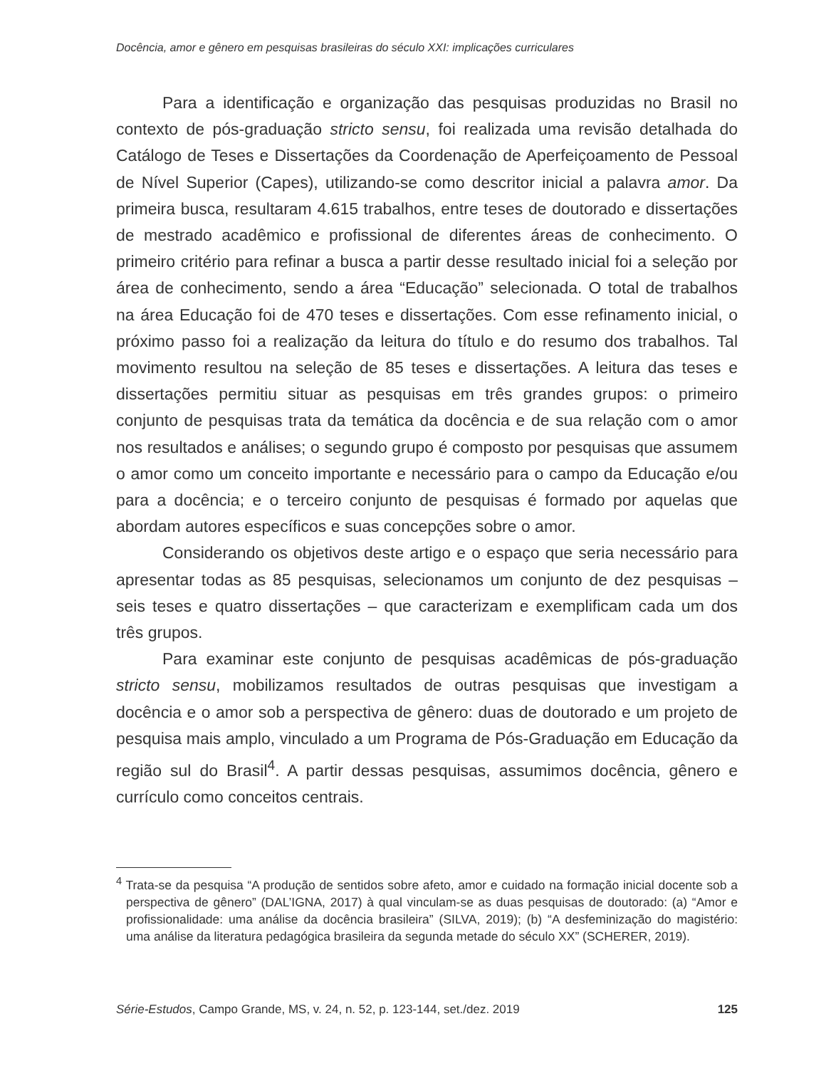Docência, amor e gênero em pesquisas brasileiras do século XXI: implicações curriculares
Para a identificação e organização das pesquisas produzidas no Brasil no contexto de pós-graduação stricto sensu, foi realizada uma revisão detalhada do Catálogo de Teses e Dissertações da Coordenação de Aperfeiçoamento de Pessoal de Nível Superior (Capes), utilizando-se como descritor inicial a palavra amor. Da primeira busca, resultaram 4.615 trabalhos, entre teses de doutorado e dissertações de mestrado acadêmico e profissional de diferentes áreas de conhecimento. O primeiro critério para refinar a busca a partir desse resultado inicial foi a seleção por área de conhecimento, sendo a área “Educação” selecionada. O total de trabalhos na área Educação foi de 470 teses e dissertações. Com esse refinamento inicial, o próximo passo foi a realização da leitura do título e do resumo dos trabalhos. Tal movimento resultou na seleção de 85 teses e dissertações. A leitura das teses e dissertações permitiu situar as pesquisas em três grandes grupos: o primeiro conjunto de pesquisas trata da temática da docência e de sua relação com o amor nos resultados e análises; o segundo grupo é composto por pesquisas que assumem o amor como um conceito importante e necessário para o campo da Educação e/ou para a docência; e o terceiro conjunto de pesquisas é formado por aquelas que abordam autores específicos e suas concepções sobre o amor.
Considerando os objetivos deste artigo e o espaço que seria necessário para apresentar todas as 85 pesquisas, selecionamos um conjunto de dez pesquisas – seis teses e quatro dissertações – que caracterizam e exemplificam cada um dos três grupos.
Para examinar este conjunto de pesquisas acadêmicas de pós-graduação stricto sensu, mobilizamos resultados de outras pesquisas que investigam a docência e o amor sob a perspectiva de gênero: duas de doutorado e um projeto de pesquisa mais amplo, vinculado a um Programa de Pós-Graduação em Educação da região sul do Brasil<sup>4</sup>. A partir dessas pesquisas, assumimos docência, gênero e currículo como conceitos centrais.
<sup>4</sup> Trata-se da pesquisa “A produção de sentidos sobre afeto, amor e cuidado na formação inicial docente sob a perspectiva de gênero” (DAL’IGNA, 2017) à qual vinculam-se as duas pesquisas de doutorado: (a) “Amor e profissionalidade: uma análise da docência brasileira” (SILVA, 2019); (b) “A desfeminização do magistério: uma análise da literatura pedagógica brasileira da segunda metade do século XX” (SCHERER, 2019).
Série-Estudos, Campo Grande, MS, v. 24, n. 52, p. 123-144, set./dez. 2019 125